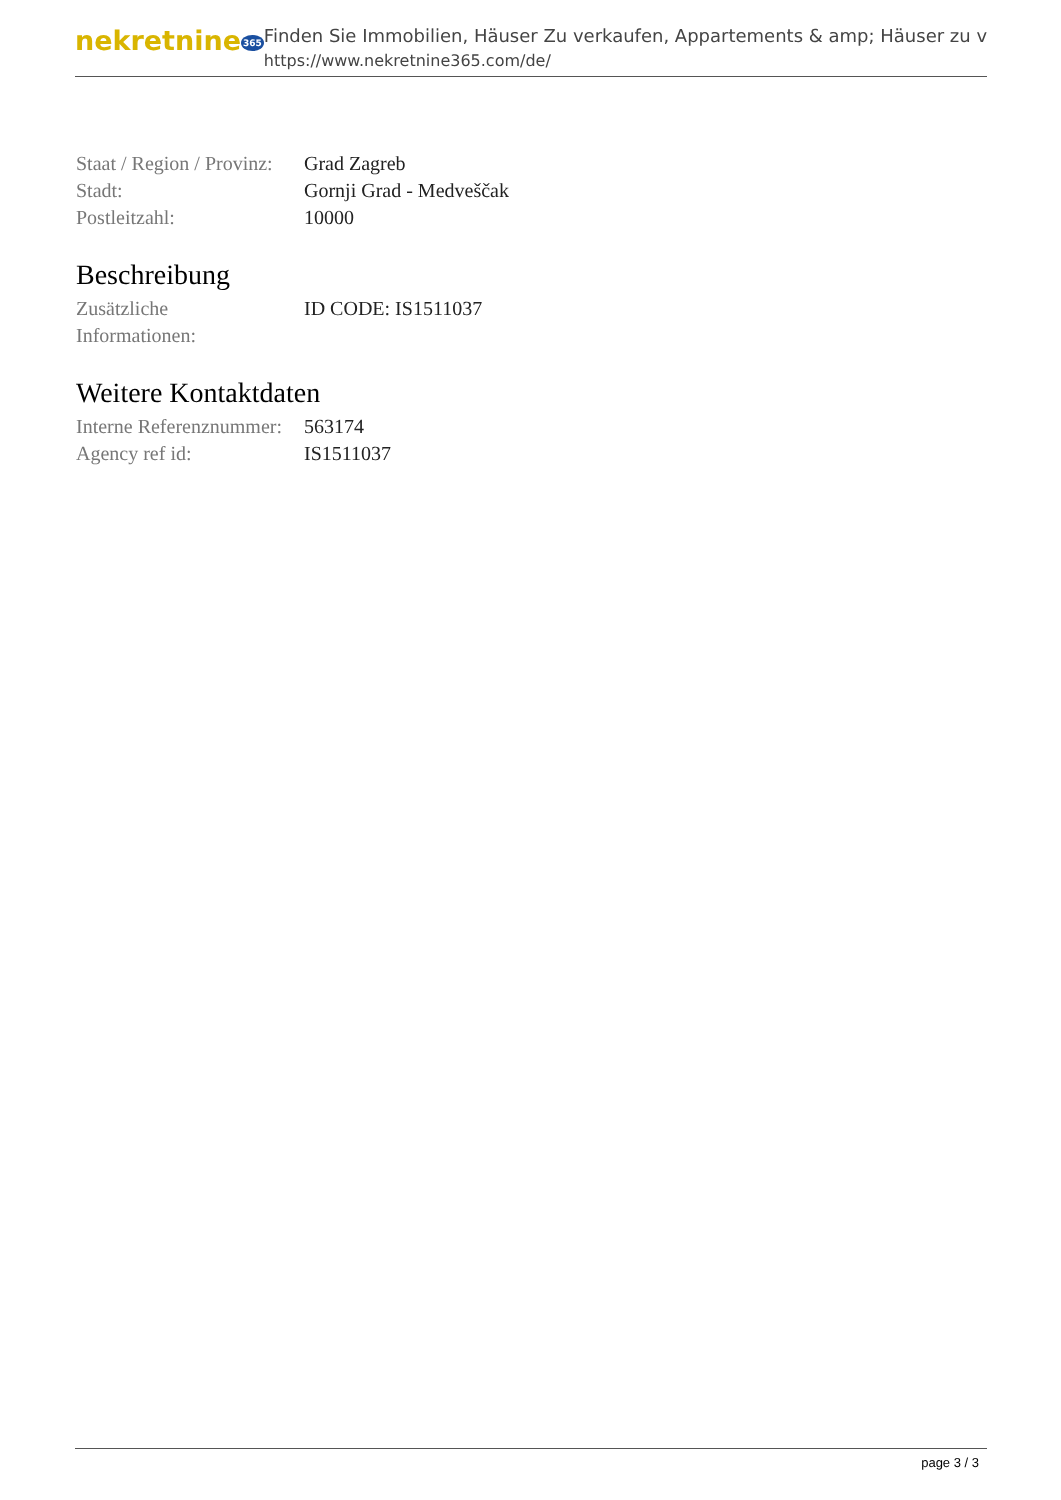nekretnine365
Finden Sie Immobilien, Häuser Zu verkaufen, Appartements & amp; Häuser zu v
https://www.nekretnine365.com/de/
| Staat / Region / Provinz: | Grad Zagreb |
| Stadt: | Gornji Grad - Medveščak |
| Postleitzahl: | 10000 |
Beschreibung
| Zusätzliche Informationen: | ID CODE: IS1511037 |
Weitere Kontaktdaten
| Interne Referenznummer: | 563174 |
| Agency ref id: | IS1511037 |
page 3 / 3